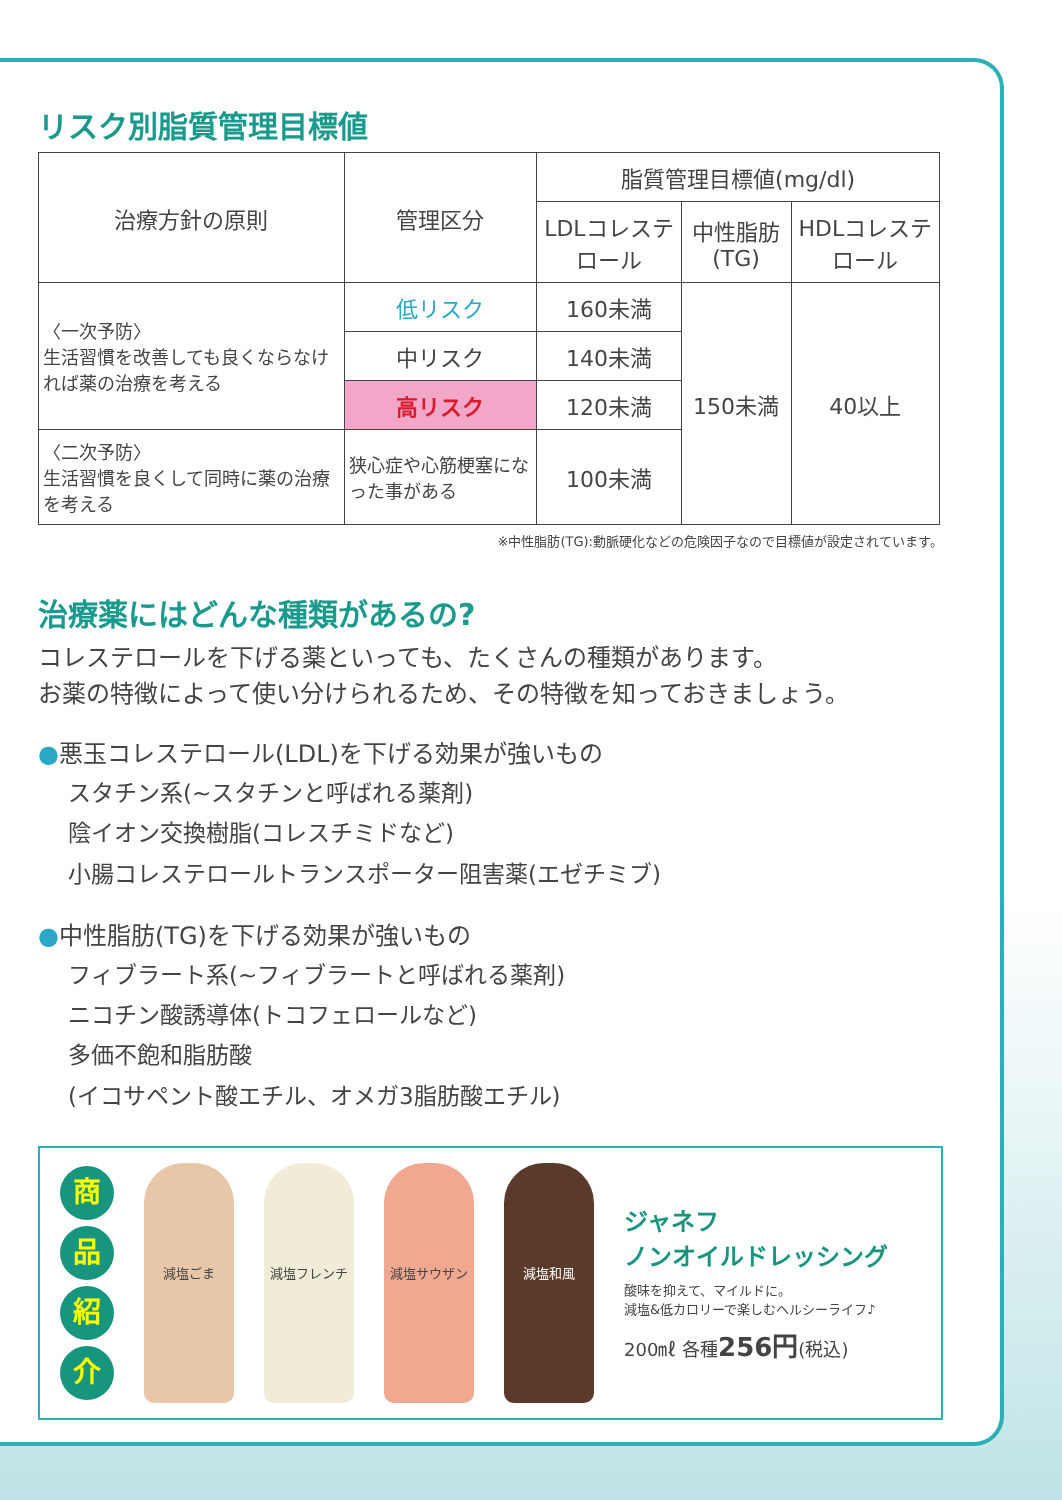リスク別脂質管理目標値
| 治療方針の原則 | 管理区分 | 脂質管理目標値(mg/dl) | | |
| --- | --- | --- | --- | --- |
| | | LDLコレステロール | 中性脂肪(TG) | HDLコレステロール |
| 〈一次予防〉 生活習慣を改善しても良くならなければ薬の治療を考える | 低リスク | 160未満 | 150未満 | 40以上 |
| | 中リスク | 140未満 | | |
| | 高リスク | 120未満 | | |
| 〈二次予防〉 生活習慣を良くして同時に薬の治療を考える | 狭心症や心筋梗塞になった事がある | 100未満 | | |
※中性脂肪(TG):動脈硬化などの危険因子なので目標値が設定されています。
治療薬にはどんな種類があるの?
コレステロールを下げる薬といっても、たくさんの種類があります。
お薬の特徴によって使い分けられるため、その特徴を知っておきましょう。
●悪玉コレステロール(LDL)を下げる効果が強いもの
スタチン系(~スタチンと呼ばれる薬剤)
陰イオン交換樹脂(コレスチミドなど)
小腸コレステロールトランスポーター阻害薬(エゼチミブ)
●中性脂肪(TG)を下げる効果が強いもの
フィブラート系(~フィブラートと呼ばれる薬剤)
ニコチン酸誘導体(トコフェロールなど)
多価不飽和脂肪酸
(イコサペント酸エチル、オメガ3脂肪酸エチル)
商
品
紹
介
減塩ごま 減塩フレンチ 減塩サウザン 減塩和風
ジャネフ
ノンオイルドレッシング
酸味を抑えて、マイルドに。
減塩&低カロリーで楽しむヘルシーライフ♪
200㎖ 各種256円(税込)